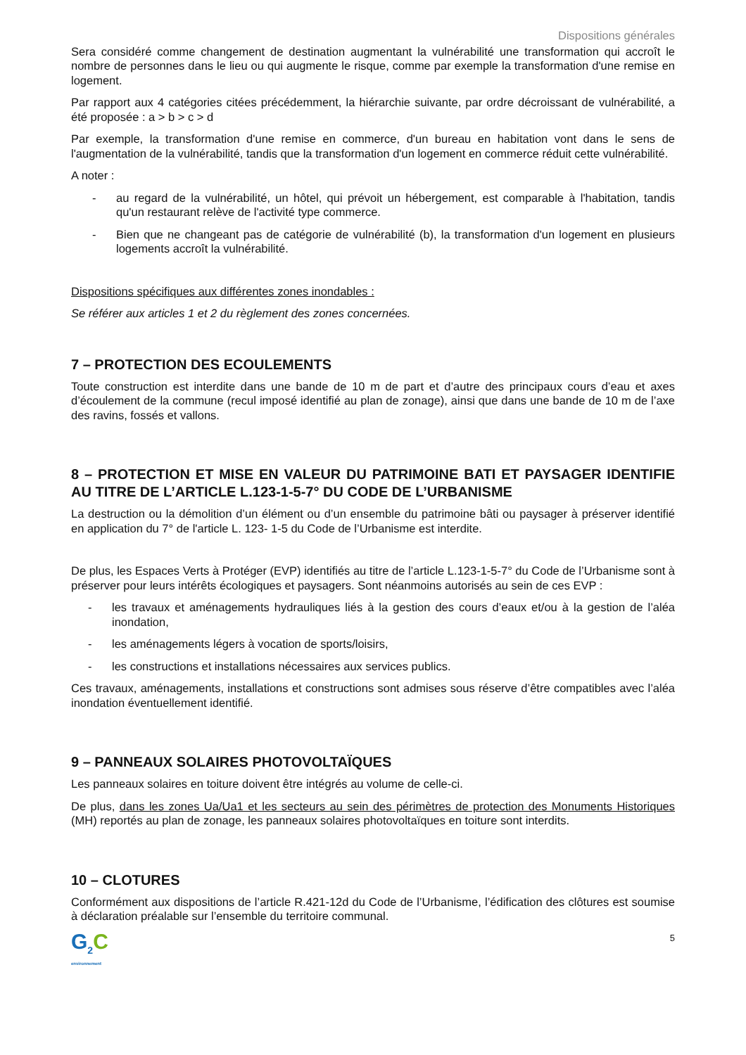Dispositions générales
Sera considéré comme changement de destination augmentant la vulnérabilité une transformation qui accroît le nombre de personnes dans le lieu ou qui augmente le risque, comme par exemple la transformation d'une remise en logement.
Par rapport aux 4 catégories citées précédemment, la hiérarchie suivante, par ordre décroissant de vulnérabilité, a été proposée : a > b > c > d
Par exemple, la transformation d'une remise en commerce, d'un bureau en habitation vont dans le sens de l'augmentation de la vulnérabilité, tandis que la transformation d'un logement en commerce réduit cette vulnérabilité.
A noter :
- au regard de la vulnérabilité, un hôtel, qui prévoit un hébergement, est comparable à l'habitation, tandis qu'un restaurant relève de l'activité type commerce.
- Bien que ne changeant pas de catégorie de vulnérabilité (b), la transformation d'un logement en plusieurs logements accroît la vulnérabilité.
Dispositions spécifiques aux différentes zones inondables :
Se référer aux articles 1 et 2 du règlement des zones concernées.
7 – PROTECTION DES ECOULEMENTS
Toute construction est interdite dans une bande de 10 m de part et d’autre des principaux cours d’eau et axes d’écoulement de la commune (recul imposé identifié au plan de zonage), ainsi que dans une bande de 10 m de l’axe des ravins, fossés et vallons.
8 – PROTECTION ET MISE EN VALEUR DU PATRIMOINE BATI ET PAYSAGER IDENTIFIE AU TITRE DE L’ARTICLE L.123-1-5-7° DU CODE DE L’URBANISME
La destruction ou la démolition d’un élément ou d’un ensemble du patrimoine bâti ou paysager à préserver identifié en application du 7° de l'article L. 123- 1-5 du Code de l’Urbanisme est interdite.
De plus, les Espaces Verts à Protéger (EVP) identifiés au titre de l’article L.123-1-5-7° du Code de l’Urbanisme sont à préserver pour leurs intérêts écologiques et paysagers. Sont néanmoins autorisés au sein de ces EVP :
- les travaux et aménagements hydrauliques liés à la gestion des cours d’eaux et/ou à la gestion de l’aléa inondation,
- les aménagements légers à vocation de sports/loisirs,
- les constructions et installations nécessaires aux services publics.
Ces travaux, aménagements, installations et constructions sont admises sous réserve d’être compatibles avec l’aléa inondation éventuellement identifié.
9 – PANNEAUX SOLAIRES PHOTOVOLTAÏQUES
Les panneaux solaires en toiture doivent être intégrés au volume de celle-ci.
De plus, dans les zones Ua/Ua1 et les secteurs au sein des périmètres de protection des Monuments Historiques (MH) reportés au plan de zonage, les panneaux solaires photovoltaïques en toiture sont interdits.
10 – CLOTURES
Conformément aux dispositions de l’article R.421-12d du Code de l’Urbanisme, l’édification des clôtures est soumise à déclaration préalable sur l’ensemble du territoire communal.
G<sub>2</sub>C
environnement
5